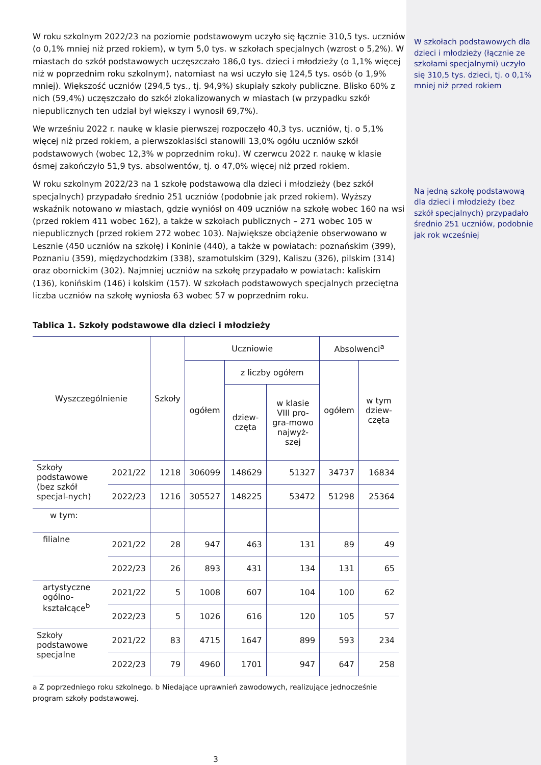W roku szkolnym 2022/23 na poziomie podstawowym uczyło się łącznie 310,5 tys. uczniów (o 0,1% mniej niż przed rokiem), w tym 5,0 tys. w szkołach specjalnych (wzrost o 5,2%). W miastach do szkół podstawowych uczęszczało 186,0 tys. dzieci i młodzieży (o 1,1% więcej niż w poprzednim roku szkolnym), natomiast na wsi uczyło się 124,5 tys. osób (o 1,9% mniej). Większość uczniów (294,5 tys., tj. 94,9%) skupiały szkoły publiczne. Blisko 60% z nich (59,4%) uczęszczało do szkół zlokalizowanych w miastach (w przypadku szkół niepublicznych ten udział był większy i wynosił 69,7%).
We wrześniu 2022 r. naukę w klasie pierwszej rozpoczęło 40,3 tys. uczniów, tj. o 5,1% więcej niż przed rokiem, a pierwszoklasiści stanowili 13,0% ogółu uczniów szkół podstawowych (wobec 12,3% w poprzednim roku). W czerwcu 2022 r. naukę w klasie ósmej zakończyło 51,9 tys. absolwentów, tj. o 47,0% więcej niż przed rokiem.
W roku szkolnym 2022/23 na 1 szkołę podstawową dla dzieci i młodzieży (bez szkół specjalnych) przypadało średnio 251 uczniów (podobnie jak przed rokiem). Wyższy wskaźnik notowano w miastach, gdzie wyniósł on 409 uczniów na szkołę wobec 160 na wsi (przed rokiem 411 wobec 162), a także w szkołach publicznych – 271 wobec 105 w niepublicznych (przed rokiem 272 wobec 103). Największe obciążenie obserwowano w Lesznie (450 uczniów na szkołę) i Koninie (440), a także w powiatach: poznańskim (399), Poznaniu (359), międzychodzkim (338), szamotulskim (329), Kaliszu (326), pilskim (314) oraz obornickim (302). Najmniej uczniów na szkołę przypadało w powiatach: kaliskim (136), konińskim (146) i kolskim (157). W szkołach podstawowych specjalnych przeciętna liczba uczniów na szkołę wyniosła 63 wobec 57 w poprzednim roku.
Tablica 1. Szkoły podstawowe dla dzieci i młodzieży
| Wyszczególnienie | | Szkoły | Uczniowie | | | Absolwenci<sup>a</sup> | |
| --- | --- | --- | --- | --- | --- | --- | --- |
| | | | ogółem | z liczby ogółem | | ogółem | w tym dziew-częta |
| | | | | dziew-częta | w klasie VIII pro-gra-mowo najwyż-szej | | |
| Szkoły podstawowe (bez szkół specjal-nych) | 2021/22 | 1218 | 306099 | 148629 | 51327 | 34737 | 16834 |
| | 2022/23 | 1216 | 305527 | 148225 | 53472 | 51298 | 25364 |
| w tym: | | | | | | | |
| filialne | 2021/22 | 28 | 947 | 463 | 131 | 89 | 49 |
| | 2022/23 | 26 | 893 | 431 | 134 | 131 | 65 |
| artystyczne ogólno-kształcące<sup>b</sup> | 2021/22 | 5 | 1008 | 607 | 104 | 100 | 62 |
| | 2022/23 | 5 | 1026 | 616 | 120 | 105 | 57 |
| Szkoły podstawowe specjalne | 2021/22 | 83 | 4715 | 1647 | 899 | 593 | 234 |
| | 2022/23 | 79 | 4960 | 1701 | 947 | 647 | 258 |
a Z poprzedniego roku szkolnego. b Niedające uprawnień zawodowych, realizujące jednocześnie program szkoły podstawowej.
3
W szkołach podstawowych dla dzieci i młodzieży (łącznie ze szkołami specjalnymi) uczyło się 310,5 tys. dzieci, tj. o 0,1% mniej niż przed rokiem
Na jedną szkołę podstawową dla dzieci i młodzieży (bez szkół specjalnych) przypadało średnio 251 uczniów, podobnie jak rok wcześniej